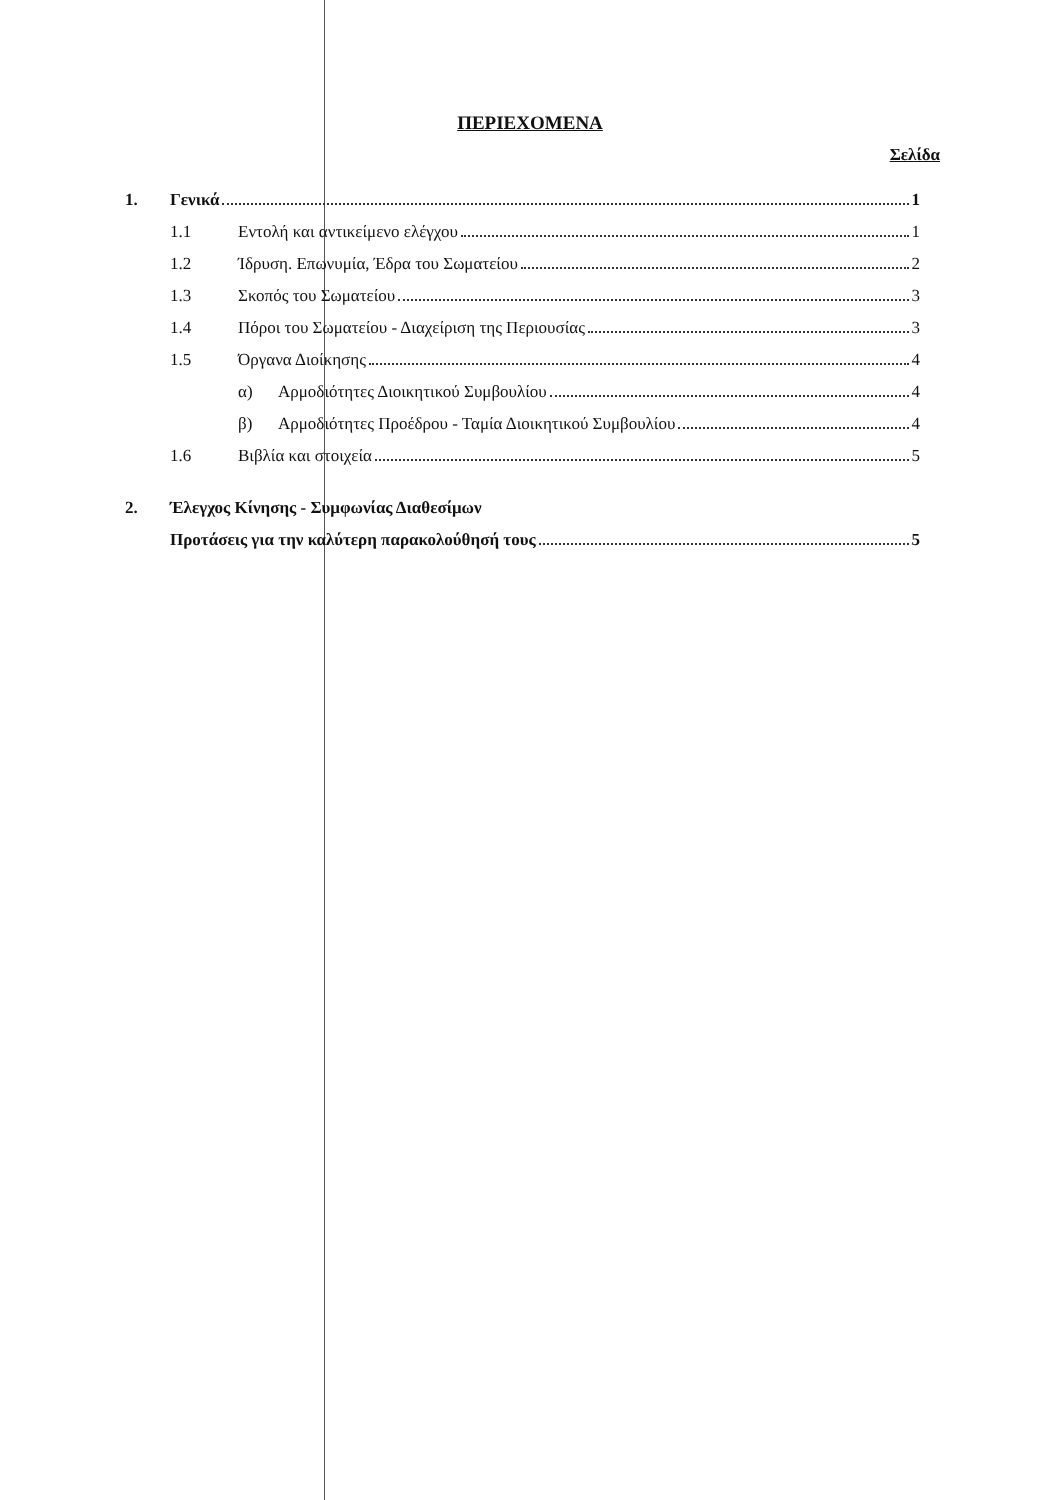ΠΕΡΙΕΧΟΜΕΝΑ
Σελίδα
1. Γενικά 1
1.1 Εντολή και αντικείμενο ελέγχου 1
1.2 Ίδρυση. Επωνυμία, Έδρα του Σωματείου 2
1.3 Σκοπός του Σωματείου 3
1.4 Πόροι του Σωματείου - Διαχείριση της Περιουσίας 3
1.5 Όργανα Διοίκησης 4
α) Αρμοδιότητες Διοικητικού Συμβουλίου 4
β) Αρμοδιότητες Προέδρου - Ταμία Διοικητικού Συμβουλίου 4
1.6 Βιβλία και στοιχεία 5
2. Έλεγχος Κίνησης - Συμφωνίας Διαθεσίμων
Προτάσεις για την καλύτερη παρακολούθησή τους 5